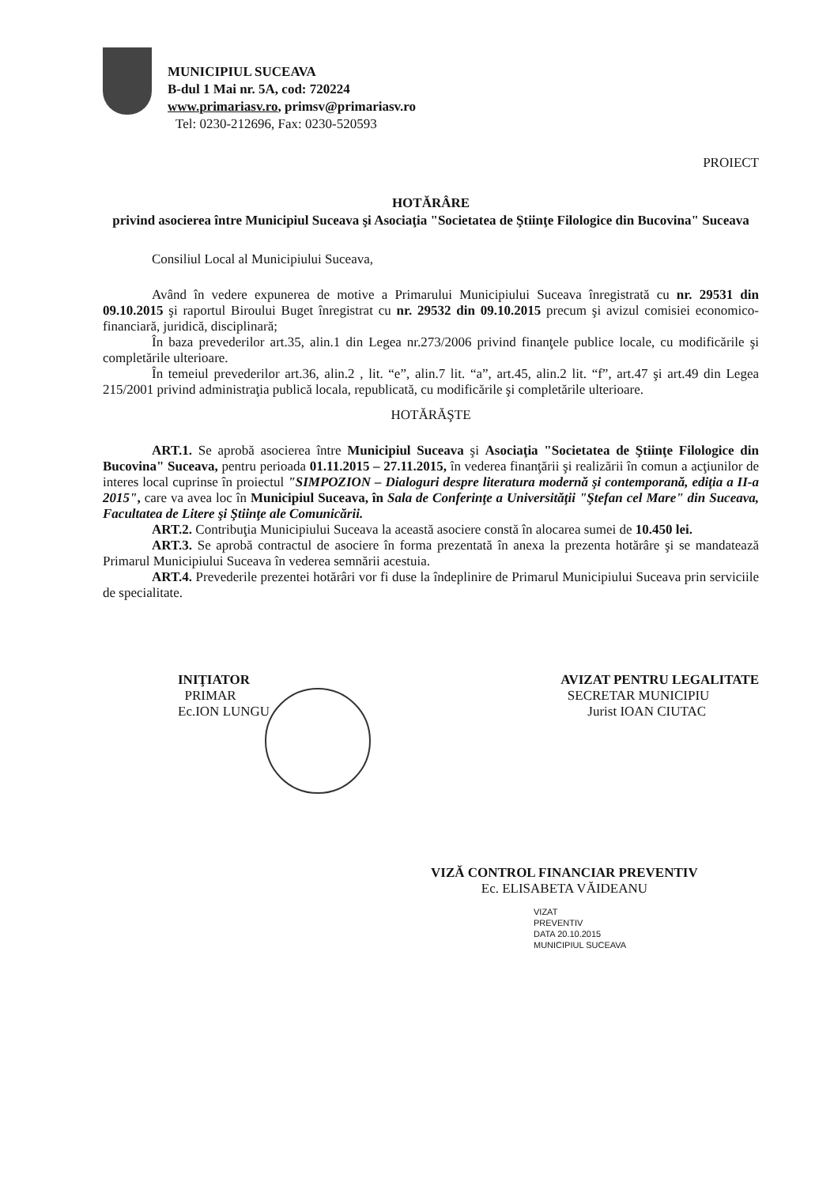MUNICIPIUL SUCEAVA
B-dul 1 Mai nr. 5A, cod: 720224
www.primariasv.ro, primsv@primariasv.ro
Tel: 0230-212696, Fax: 0230-520593
PROIECT
HOTĂRÂRE
privind asocierea între Municipiul Suceava şi Asociaţia "Societatea de Ştiinţe Filologice din Bucovina" Suceava
Consiliul Local al Municipiului Suceava,
Având în vedere expunerea de motive a Primarului Municipiului Suceava înregistrată cu nr. 29531 din 09.10.2015 şi raportul Biroului Buget înregistrat cu nr. 29532 din 09.10.2015 precum şi avizul comisiei economico-financiară, juridică, disciplinară;
În baza prevederilor art.35, alin.1 din Legea nr.273/2006 privind finanţele publice locale, cu modificările şi completările ulterioare.
În temeiul prevederilor art.36, alin.2 , lit. “e”, alin.7 lit. “a”, art.45, alin.2 lit. “f”, art.47 şi art.49 din Legea 215/2001 privind administraţia publică locala, republicată, cu modificările şi completările ulterioare.
HOTĂRĂŞTE
ART.1. Se aprobă asocierea între Municipiul Suceava şi Asociaţia "Societatea de Ştiinţe Filologice din Bucovina" Suceava, pentru perioada 01.11.2015 – 27.11.2015, în vederea finanţării şi realizării în comun a acţiunilor de interes local cuprinse în proiectul "SIMPOZION – Dialoguri despre literatura modernă şi contemporană, ediţia a II-a 2015", care va avea loc în Municipiul Suceava, în Sala de Conferinţe a Universităţii "Ştefan cel Mare" din Suceava, Facultatea de Litere şi Ştiinţe ale Comunicării.
ART.2. Contribuţia Municipiului Suceava la această asociere constă în alocarea sumei de 10.450 lei.
ART.3. Se aprobă contractul de asociere în forma prezentată în anexa la prezenta hotărâre şi se mandatează Primarul Municipiului Suceava în vederea semnării acestuia.
ART.4. Prevederile prezentei hotărâri vor fi duse la îndeplinire de Primarul Municipiului Suceava prin serviciile de specialitate.
INIŢIATOR
PRIMAR
Ec.ION LUNGU
AVIZAT PENTRU LEGALITATE
SECRETAR MUNICIPIU
Jurist IOAN CIUTAC
VIZĂ CONTROL FINANCIAR PREVENTIV
Ec. ELISABETA VĂIDEANU
VIZAT
PREVENTIV
DATA 20.10.2015
MUNICIPIUL SUCEAVA